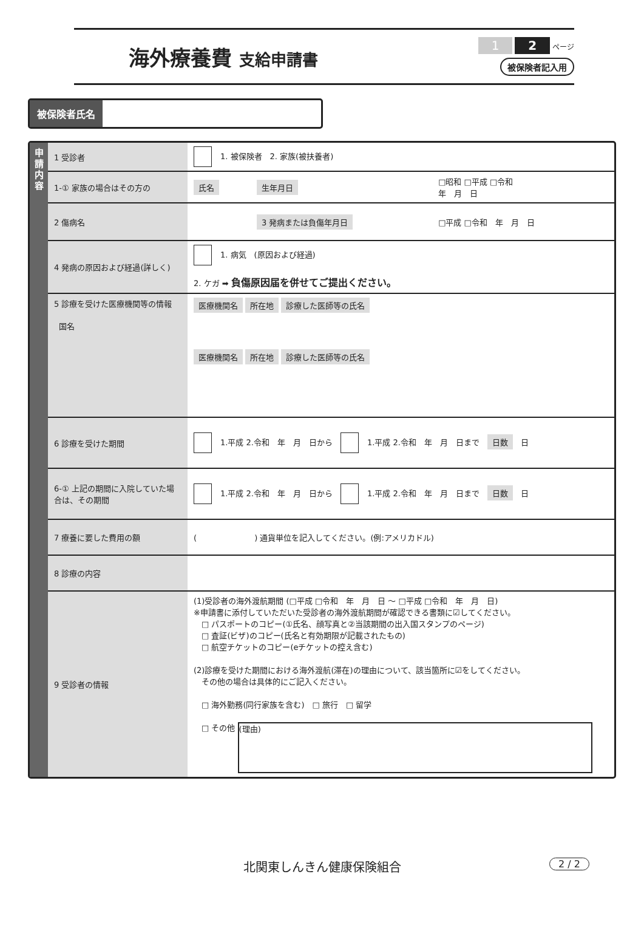海外療養費 支給申請書
1 2 ページ
被保険者記入用
被保険者氏名
申
請
内
容
| 1 受診者 | 1. 被保険者 2. 家族(被扶養者) | | |
| 1-① 家族の場合はその方の | 氏名 | 生年月日 | □昭和 □平成 □令和 年 月 日 |
| 2 傷病名 | | 3 発病または負傷年月日 | □平成 □令和 年 月 日 |
| 4 発病の原因および経過(詳しく) | 1. 病気 (原因および経過) 2. ケガ ➡ 負傷原因届を併せてご提出ください。 | | |
| 5 診療を受けた医療機関等の情報 国名 | 医療機関名 所在地 診療した医師等の氏名 医療機関名 所在地 診療した医師等の氏名 | | |
| 6 診療を受けた期間 | 1.平成 2.令和 年 月 日から 1.平成 2.令和 年 月 日まで 日数 日 | | |
| 6-① 上記の期間に入院していた場合は、その期間 | 1.平成 2.令和 年 月 日から 1.平成 2.令和 年 月 日まで 日数 日 | | |
| 7 療養に要した費用の額 | ( ) 通貨単位を記入してください。(例:アメリカドル) | | |
| 8 診療の内容 | | | |
| 9 受診者の情報 | (1)受診者の海外渡航期間 (□平成 □令和 年 月 日 ～ □平成 □令和 年 月 日) ※申請書に添付していただいた受診者の海外渡航期間が確認できる書類に☑してください。 □ パスポートのコピー(①氏名、顔写真と②当該期間の出入国スタンプのページ) □ 査証(ビザ)のコピー(氏名と有効期限が記載されたもの) □ 航空チケットのコピー(eチケットの控え含む) (2)診療を受けた期間における海外渡航(滞在)の理由について、該当箇所に☑をしてください。 その他の場合は具体的にご記入ください。 □ 海外勤務(同行家族を含む) □ 旅行 □ 留学 □ その他 (理由) | | |
北関東しんきん健康保険組合 2 / 2